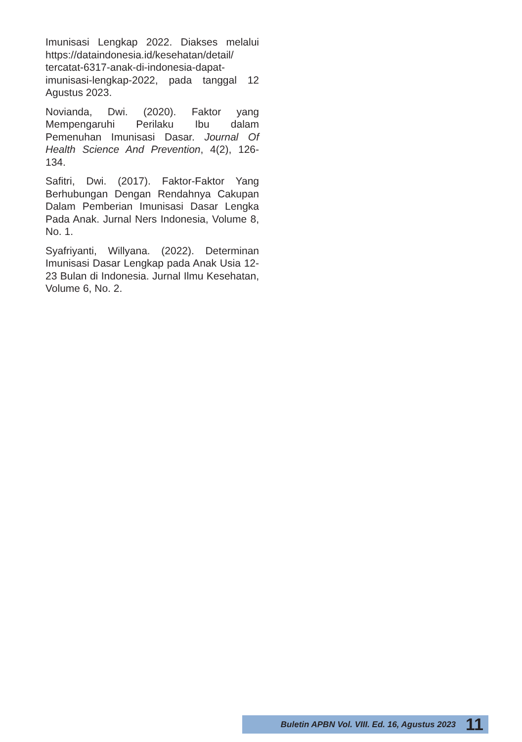Imunisasi Lengkap 2022. Diakses melalui https://dataindonesia.id/kesehatan/detail/ tercatat-6317-anak-di-indonesia-dapat-imunisasi-lengkap-2022, pada tanggal 12 Agustus 2023.
Novianda, Dwi. (2020). Faktor yang Mempengaruhi Perilaku Ibu dalam Pemenuhan Imunisasi Dasar. Journal Of Health Science And Prevention, 4(2), 126-134.
Safitri, Dwi. (2017). Faktor-Faktor Yang Berhubungan Dengan Rendahnya Cakupan Dalam Pemberian Imunisasi Dasar Lengka Pada Anak. Jurnal Ners Indonesia, Volume 8, No. 1.
Syafriyanti, Willyana. (2022). Determinan Imunisasi Dasar Lengkap pada Anak Usia 12-23 Bulan di Indonesia. Jurnal Ilmu Kesehatan, Volume 6, No. 2.
Buletin APBN Vol. VIII. Ed. 16, Agustus 2023 11